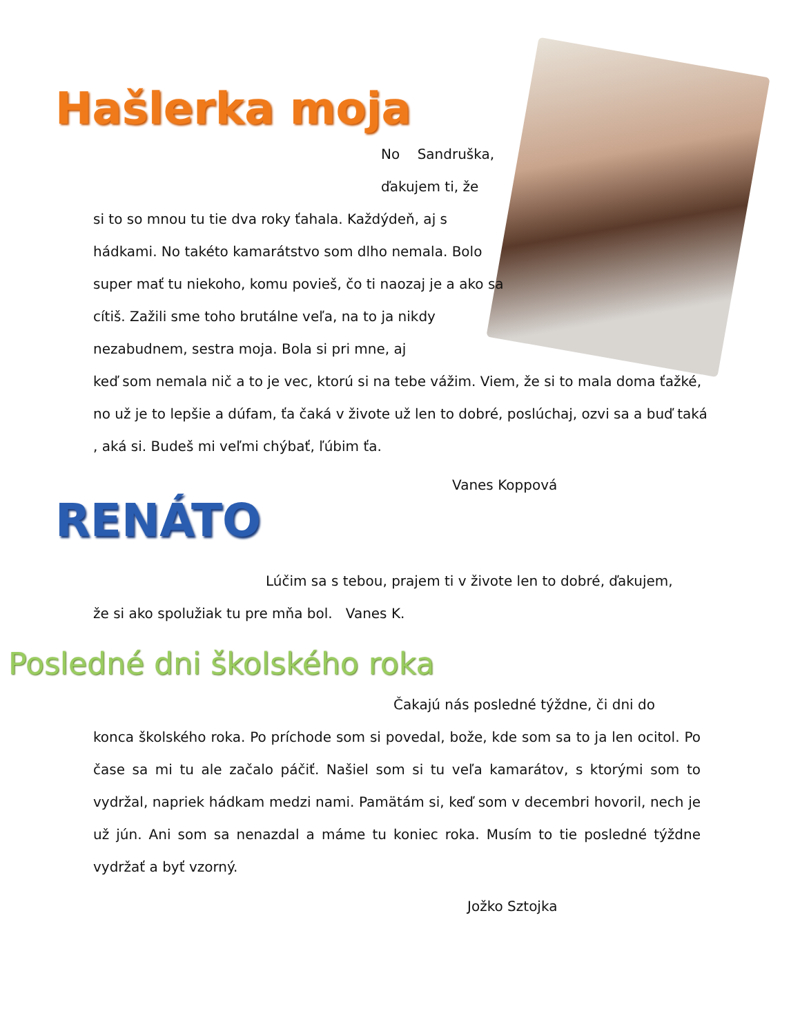Hašlerka moja
No Sandruška,
ďakujem ti, že
si to so mnou tu tie dva roky ťahala. Každýdeň, aj s hádkami. No takéto kamarátstvo som dlho nemala. Bolo super mať tu niekoho, komu povieš, čo ti naozaj je a ako sa cítiš. Zažili sme toho brutálne veľa, na to ja nikdy nezabudnem, sestra moja. Bola si pri mne, aj
keď som nemala nič a to je vec, ktorú si na tebe vážim. Viem, že si to mala doma ťažké, no už je to lepšie a dúfam, ťa čaká v živote už len to dobré, poslúchaj, ozvi sa a buď taká , aká si. Budeš mi veľmi chýbať, ľúbim ťa.
Vanes Koppová
RENÁTO
Lúčim sa s tebou, prajem ti v živote len to dobré, ďakujem,
že si ako spolužiak tu pre mňa bol. Vanes K.
Posledné dni školského roka
Čakajú nás posledné týždne, či dni do
konca školského roka. Po príchode som si povedal, bože, kde som sa to ja len ocitol. Po čase sa mi tu ale začalo páčiť. Našiel som si tu veľa kamarátov, s ktorými som to vydržal, napriek hádkam medzi nami. Pamätám si, keď som v decembri hovoril, nech je už jún. Ani som sa nenazdal a máme tu koniec roka. Musím to tie posledné týždne vydržať a byť vzorný.
Jožko Sztojka